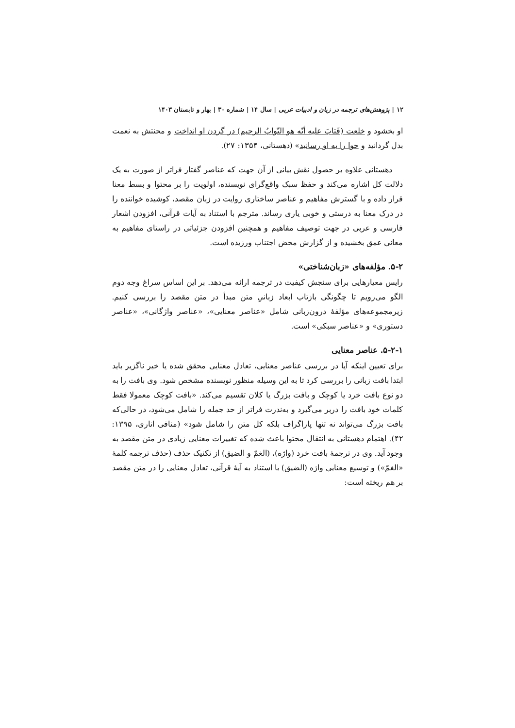۱۲ | پژوهش‌های ترجمه در زبان و ادبیات عربی | سال ۱۴ | شماره ۳۰ | بهار و تابستان ۱۴۰۳
او بخشود و خلعت (فَتابَ علیه أنّه هو التّوابُ الرحیم) در گردن او انداخت و محنتش به نعمت بدل گردانید و حوا را به او رسانید» (دهستانی، ۱۳۵۴: ۲۷).
دهستانی علاوه بر حصول نقش بیانی از آن جهت که عناصر گفتار فراتر از صورت به یک دلالت کل اشاره می‌کند و حفظ سبک واقع‌گرای نویسنده، اولویت را بر محتوا و بسط معنا قرار داده و با گسترش مفاهیم و عناصر ساختاری روایت در زبان مقصد، کوشیده خواننده را در درک معنا به درستی و خوبی یاری رساند. مترجم با استناد به آیات قرآنی، افزودن اشعار فارسی و عربی در جهت توصیف مفاهیم و همچنین افزودن جزئیاتی در راستای مفاهیم به معانی عمق بخشیده و از گزارش محض اجتناب ورزیده است.
۵-۲. مؤلفه‌های «زبان‌شناختی»
رایس معیارهایی برای سنجش کیفیت در ترجمه ارائه می‌دهد. بر این اساس سراغ وجه دوم الگو می‌رویم تا چگونگی بازتاب ابعاد زبانیِ متن مبدأ در متن مقصد را بررسی کنیم. زیرمجموعه‌های مؤلفۀ درون‌زبانی شامل «عناصر معنایی»، «عناصر واژگانی»، «عناصر دستوری» و «عناصر سبکی» است.
۵-۲-۱. عناصر معنایی
برای تعیین اینکه آیا در بررسی عناصر معنایی، تعادل معنایی محقق شده یا خیر ناگزیر باید ابتدا بافت زبانی را بررسی کرد تا به این وسیله منظور نویسنده مشخص شود. وی بافت را به دو نوع بافت خرد یا کوچک و بافت بزرگ یا کلان تقسیم می‌کند. «بافت کوچک معمولا فقط کلمات خود بافت را دربر می‌گیرد و به‌ندرت فراتر از حد جمله را شامل می‌شود، در حالی‌که بافت بزرگ می‌تواند نه تنها پاراگراف بلکه کل متن را شامل شود» (منافی اناری، ۱۳۹۵: ۴۲). اهتمام دهستانی به انتقال محتوا باعث شده که تغییرات معنایی زیادی در متن مقصد به وجود آید. وی در ترجمۀ بافت خرد (واژه)، (الغمّ و الضیق) از تکنیک حذف (حذف ترجمه کلمۀ «الغمّ») و توسیع معنایی واژه (الضیق) با استناد به آیۀ قرآنی، تعادل معنایی را در متن مقصد بر هم ریخته است: